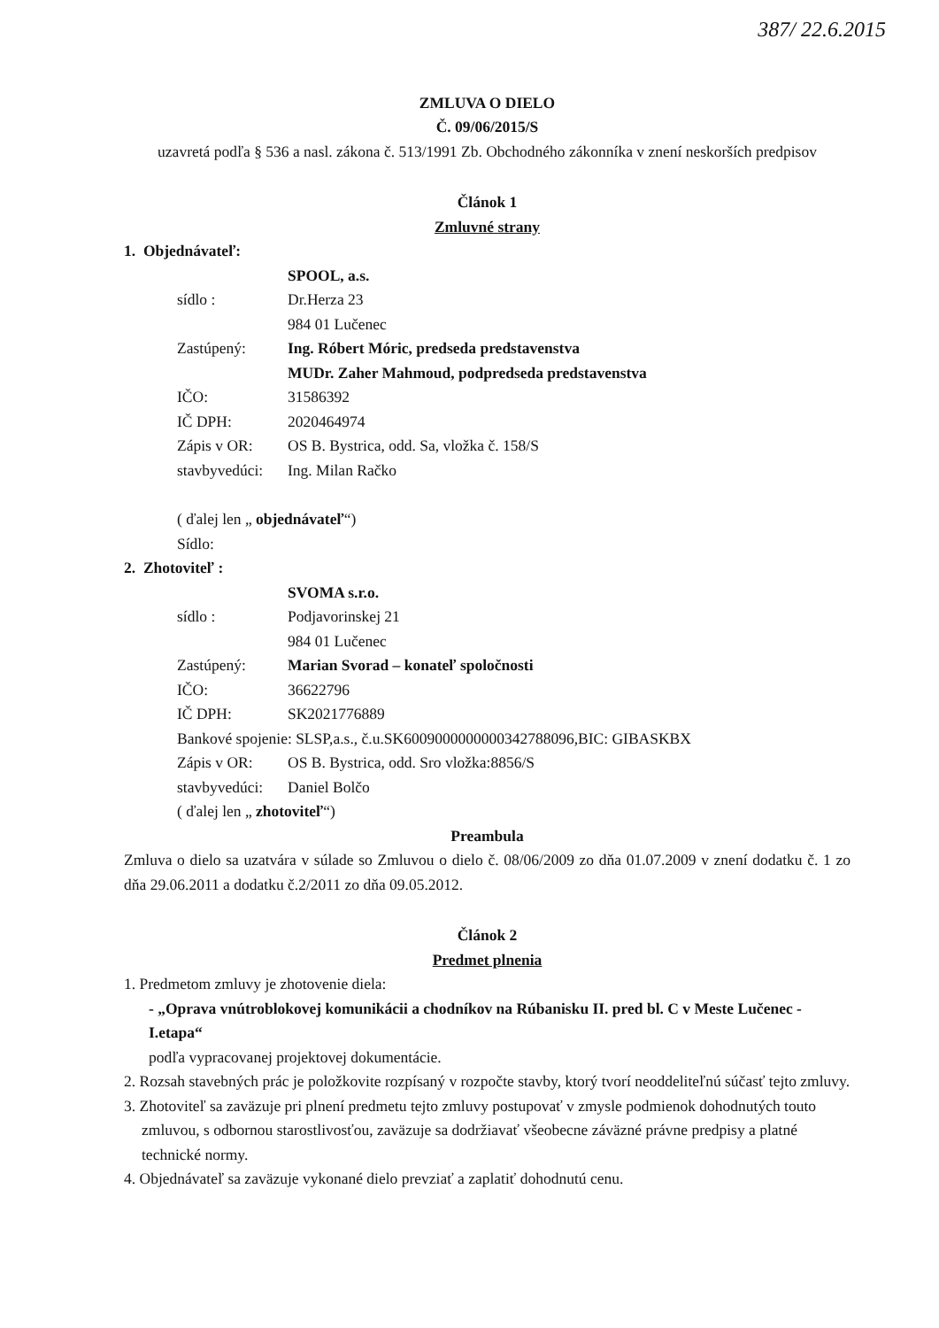387/ 22.6.2015
ZMLUVA O DIELO
Č. 09/06/2015/S
uzavretá podľa § 536 a nasl. zákona č. 513/1991 Zb. Obchodného zákonníka v znení neskorších predpisov
Článok 1
Zmluvné strany
1. Objednávateľ:
SPOOL, a.s.
sídlo : Dr.Herza 23
984 01 Lučenec
Zastúpený: Ing. Róbert Móric, predseda predstavenstva
MUDr. Zaher Mahmoud, podpredseda predstavenstva
IČO: 31586392
IČ DPH: 2020464974
Zápis v OR: OS B. Bystrica, odd. Sa, vložka č. 158/S
stavbyvedúci: Ing. Milan Račko
( ďalej len „ objednávateľ“)
Sídlo:
2. Zhotoviteľ :
SVOMA s.r.o.
sídlo : Podjavorinskej 21
984 01 Lučenec
Zastúpený: Marian Svorad – konateľ spoločnosti
IČO: 36622796
IČ DPH: SK2021776889
Bankové spojenie: SLSP,a.s., č.u.SK6009000000000342788096,BIC: GIBASKBX
Zápis v OR: OS B. Bystrica, odd. Sro vložka:8856/S
stavbyvedúci: Daniel Bolčo
( ďalej len „ zhotoviteľ“)
Preambula
Zmluva o dielo sa uzatvára v súlade so Zmluvou o dielo č. 08/06/2009 zo dňa 01.07.2009 v znení dodatku č. 1 zo dňa 29.06.2011 a dodatku č.2/2011 zo dňa 09.05.2012.
Článok 2
Predmet plnenia
1. Predmetom zmluvy je zhotovenie diela:
- „Oprava vnútroblokovej komunikácii a chodníkov na Rúbanisku II. pred bl. C v Meste Lučenec - I.etapa“
podľa vypracovanej projektovej dokumentácie.
2. Rozsah stavebných prác je položkovite rozpísaný v rozpočte stavby, ktorý tvorí neoddeliteľnú súčasť tejto zmluvy.
3. Zhotoviteľ sa zaväzuje pri plnení predmetu tejto zmluvy postupovať v zmysle podmienok dohodnutých touto zmluvou, s odbornou starostlivosťou, zaväzuje sa dodržiavať všeobecne záväzné právne predpisy a platné technické normy.
4. Objednávateľ sa zaväzuje vykonané dielo prevziať a zaplatiť dohodnutú cenu.